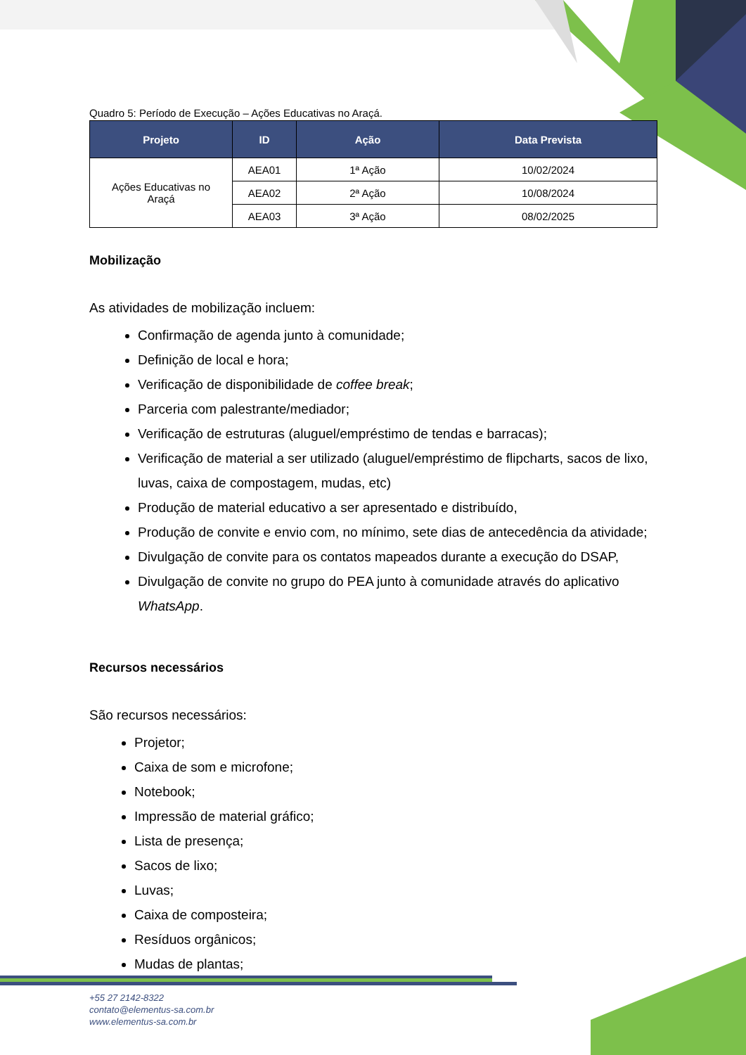Quadro 5: Período de Execução – Ações Educativas no Araçá.
| Projeto | ID | Ação | Data Prevista |
| --- | --- | --- | --- |
| Ações Educativas no Araçá | AEA01 | 1ª Ação | 10/02/2024 |
| | AEA02 | 2ª Ação | 10/08/2024 |
| | AEA03 | 3ª Ação | 08/02/2025 |
Mobilização
As atividades de mobilização incluem:
Confirmação de agenda junto à comunidade;
Definição de local e hora;
Verificação de disponibilidade de coffee break;
Parceria com palestrante/mediador;
Verificação de estruturas (aluguel/empréstimo de tendas e barracas);
Verificação de material a ser utilizado (aluguel/empréstimo de flipcharts, sacos de lixo, luvas, caixa de compostagem, mudas, etc)
Produção de material educativo a ser apresentado e distribuído,
Produção de convite e envio com, no mínimo, sete dias de antecedência da atividade;
Divulgação de convite para os contatos mapeados durante a execução do DSAP,
Divulgação de convite no grupo do PEA junto à comunidade através do aplicativo WhatsApp.
Recursos necessários
São recursos necessários:
Projetor;
Caixa de som e microfone;
Notebook;
Impressão de material gráfico;
Lista de presença;
Sacos de lixo;
Luvas;
Caixa de composteira;
Resíduos orgânicos;
Mudas de plantas;
+55 27 2142-8322
contato@elementus-sa.com.br
www.elementus-sa.com.br